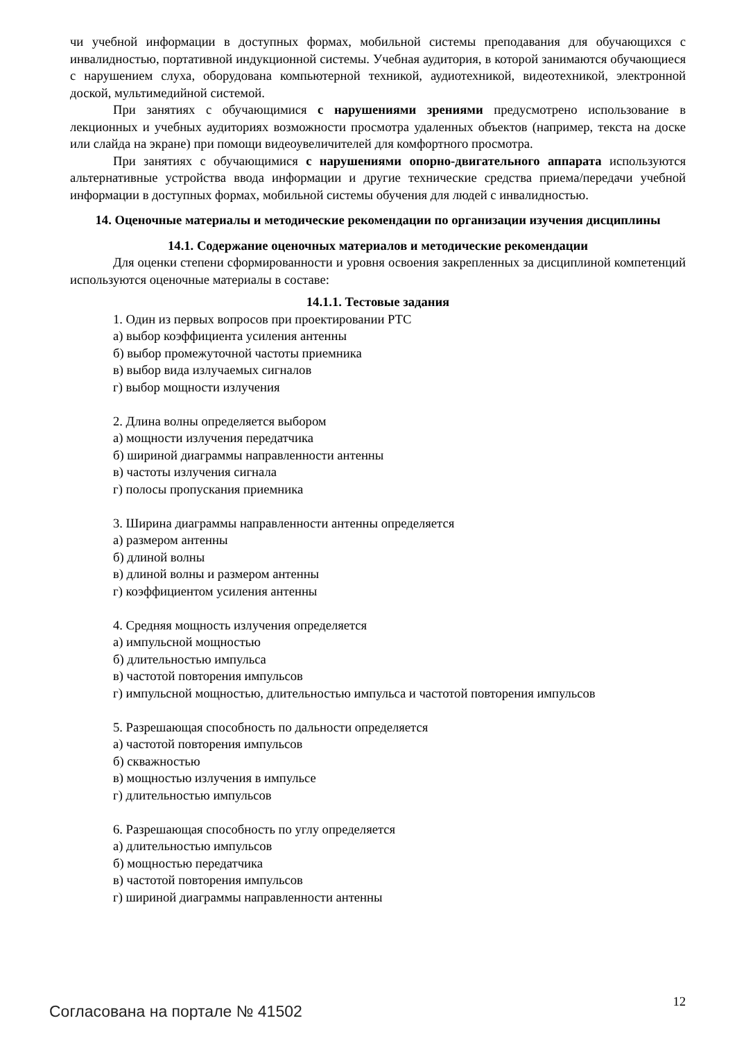чи учебной информации в доступных формах, мобильной системы преподавания для обучающихся с инвалидностью, портативной индукционной системы. Учебная аудитория, в которой занимаются обучающиеся с нарушением слуха, оборудована компьютерной техникой, аудиотехникой, видеотехникой, электронной доской, мультимедийной системой.
При занятиях с обучающимися с нарушениями зрениями предусмотрено использование в лекционных и учебных аудиториях возможности просмотра удаленных объектов (например, текста на доске или слайда на экране) при помощи видеоувеличителей для комфортного просмотра.
При занятиях с обучающимися с нарушениями опорно-двигательного аппарата используются альтернативные устройства ввода информации и другие технические средства приема/передачи учебной информации в доступных формах, мобильной системы обучения для людей с инвалидностью.
14. Оценочные материалы и методические рекомендации по организации изучения дисциплины
14.1. Содержание оценочных материалов и методические рекомендации
Для оценки степени сформированности и уровня освоения закрепленных за дисциплиной компетенций используются оценочные материалы в составе:
14.1.1. Тестовые задания
1. Один из первых вопросов при проектировании РТС
а) выбор коэффициента усиления антенны
б) выбор промежуточной частоты приемника
в) выбор вида излучаемых сигналов
г) выбор мощности излучения
2. Длина волны определяется выбором
а) мощности излучения передатчика
б) шириной диаграммы направленности антенны
в) частоты излучения сигнала
г) полосы пропускания приемника
3. Ширина диаграммы направленности антенны определяется
а) размером антенны
б) длиной волны
в) длиной волны и размером антенны
г) коэффициентом усиления антенны
4. Средняя мощность излучения определяется
а) импульсной мощностью
б) длительностью импульса
в) частотой повторения импульсов
г) импульсной мощностью, длительностью импульса и частотой повторения импульсов
5. Разрешающая способность по дальности определяется
а) частотой повторения импульсов
б) скважностью
в) мощностью излучения в импульсе
г) длительностью импульсов
6. Разрешающая способность по углу определяется
а) длительностью импульсов
б) мощностью передатчика
в) частотой повторения импульсов
г) шириной диаграммы направленности антенны
Согласована на портале № 41502 12